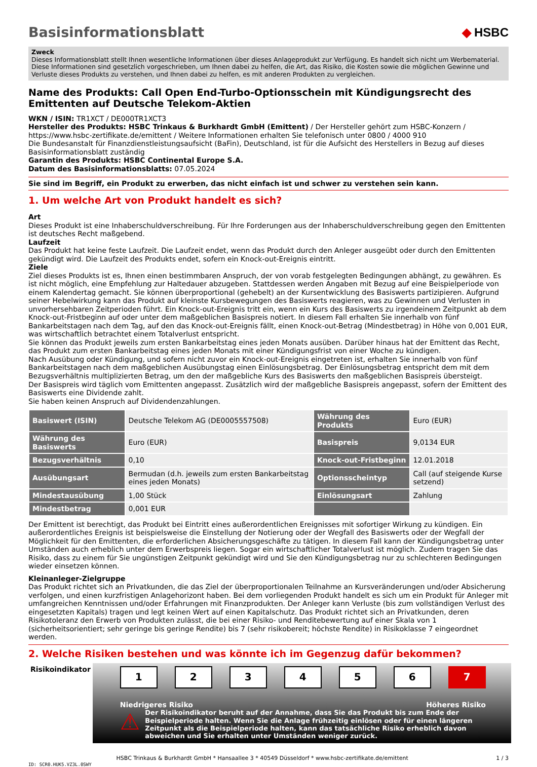Basisinformationsblatt ◆ HSBC
Zweck
Dieses Informationsblatt stellt Ihnen wesentliche Informationen über dieses Anlageprodukt zur Verfügung. Es handelt sich nicht um Werbematerial. Diese Informationen sind gesetzlich vorgeschrieben, um Ihnen dabei zu helfen, die Art, das Risiko, die Kosten sowie die möglichen Gewinne und Verluste dieses Produkts zu verstehen, und Ihnen dabei zu helfen, es mit anderen Produkten zu vergleichen.
Name des Produkts: Call Open End-Turbo-Optionsschein mit Kündigungsrecht des Emittenten auf Deutsche Telekom-Aktien
WKN / ISIN: TR1XCT / DE000TR1XCT3
Hersteller des Produkts: HSBC Trinkaus & Burkhardt GmbH (Emittent) / Der Hersteller gehört zum HSBC-Konzern / https://www.hsbc-zertifikate.de/emittent / Weitere Informationen erhalten Sie telefonisch unter 0800 / 4000 910
Die Bundesanstalt für Finanzdienstleistungsaufsicht (BaFin), Deutschland, ist für die Aufsicht des Herstellers in Bezug auf dieses Basisinformationsblatt zuständig
Garantin des Produkts: HSBC Continental Europe S.A.
Datum des Basisinformationsblatts: 07.05.2024
Sie sind im Begriff, ein Produkt zu erwerben, das nicht einfach ist und schwer zu verstehen sein kann.
1. Um welche Art von Produkt handelt es sich?
Art
Dieses Produkt ist eine Inhaberschuldverschreibung. Für Ihre Forderungen aus der Inhaberschuldverschreibung gegen den Emittenten ist deutsches Recht maßgebend.
Laufzeit
Das Produkt hat keine feste Laufzeit. Die Laufzeit endet, wenn das Produkt durch den Anleger ausgeübt oder durch den Emittenten gekündigt wird. Die Laufzeit des Produkts endet, sofern ein Knock-out-Ereignis eintritt.
Ziele
Ziel dieses Produkts ist es, Ihnen einen bestimmbaren Anspruch, der von vorab festgelegten Bedingungen abhängt, zu gewähren. Es ist nicht möglich, eine Empfehlung zur Haltedauer abzugeben. Stattdessen werden Angaben mit Bezug auf eine Beispielperiode von einem Kalendertag gemacht. Sie können überproportional (gehebelt) an der Kursentwicklung des Basiswerts partizipieren. Aufgrund seiner Hebelwirkung kann das Produkt auf kleinste Kursbewegungen des Basiswerts reagieren, was zu Gewinnen und Verlusten in unvorhersehbaren Zeitperioden führt. Ein Knock-out-Ereignis tritt ein, wenn ein Kurs des Basiswerts zu irgendeinem Zeitpunkt ab dem Knock-out-Fristbeginn auf oder unter dem maßgeblichen Basispreis notiert. In diesem Fall erhalten Sie innerhalb von fünf Bankarbeitstagen nach dem Tag, auf den das Knock-out-Ereignis fällt, einen Knock-out-Betrag (Mindestbetrag) in Höhe von 0,001 EUR, was wirtschaftlich betrachtet einem Totalverlust entspricht.
Sie können das Produkt jeweils zum ersten Bankarbeitstag eines jeden Monats ausüben. Darüber hinaus hat der Emittent das Recht, das Produkt zum ersten Bankarbeitstag eines jeden Monats mit einer Kündigungsfrist von einer Woche zu kündigen.
Nach Ausübung oder Kündigung, und sofern nicht zuvor ein Knock-out-Ereignis eingetreten ist, erhalten Sie innerhalb von fünf Bankarbeitstagen nach dem maßgeblichen Ausübungstag einen Einlösungsbetrag. Der Einlösungsbetrag entspricht dem mit dem Bezugsverhältnis multiplizierten Betrag, um den der maßgebliche Kurs des Basiswerts den maßgeblichen Basispreis übersteigt.
Der Basispreis wird täglich vom Emittenten angepasst. Zusätzlich wird der maßgebliche Basispreis angepasst, sofern der Emittent des Basiswerts eine Dividende zahlt.
Sie haben keinen Anspruch auf Dividendenzahlungen.
| Basiswert (ISIN) | Deutsche Telekom AG (DE0005557508) | Währung des Produkts | Euro (EUR) |
| Währung des Basiswerts | Euro (EUR) | Basispreis | 9,0134 EUR |
| Bezugsverhältnis | 0,10 | Knock-out-Fristbeginn | 12.01.2018 |
| Ausübungsart | Bermudan (d.h. jeweils zum ersten Bankarbeitstag eines jeden Monats) | Optionsscheintyp | Call (auf steigende Kurse setzend) |
| Mindestausübung | 1,00 Stück | Einlösungsart | Zahlung |
| Mindestbetrag | 0,001 EUR | | |
Der Emittent ist berechtigt, das Produkt bei Eintritt eines außerordentlichen Ereignisses mit sofortiger Wirkung zu kündigen. Ein außerordentliches Ereignis ist beispielsweise die Einstellung der Notierung oder der Wegfall des Basiswerts oder der Wegfall der Möglichkeit für den Emittenten, die erforderlichen Absicherungsgeschäfte zu tätigen. In diesem Fall kann der Kündigungsbetrag unter Umständen auch erheblich unter dem Erwerbspreis liegen. Sogar ein wirtschaftlicher Totalverlust ist möglich. Zudem tragen Sie das Risiko, dass zu einem für Sie ungünstigen Zeitpunkt gekündigt wird und Sie den Kündigungsbetrag nur zu schlechteren Bedingungen wieder einsetzen können.
Kleinanleger-Zielgruppe
Das Produkt richtet sich an Privatkunden, die das Ziel der überproportionalen Teilnahme an Kursveränderungen und/oder Absicherung verfolgen, und einen kurzfristigen Anlagehorizont haben. Bei dem vorliegenden Produkt handelt es sich um ein Produkt für Anleger mit umfangreichen Kenntnissen und/oder Erfahrungen mit Finanzprodukten. Der Anleger kann Verluste (bis zum vollständigen Verlust des eingesetzten Kapitals) tragen und legt keinen Wert auf einen Kapitalschutz. Das Produkt richtet sich an Privatkunden, deren Risikotoleranz den Erwerb von Produkten zulässt, die bei einer Risiko- und Renditebewertung auf einer Skala von 1 (sicherheitsorientiert; sehr geringe bis geringe Rendite) bis 7 (sehr risikobereit; höchste Rendite) in Risikoklasse 7 eingeordnet werden.
2. Welche Risiken bestehen und was könnte ich im Gegenzug dafür bekommen?
Risikoindikator
1 2 3 4 5 6 7
Niedrigeres Risiko Höheres Risiko
⚠
Der Risikoindikator beruht auf der Annahme, dass Sie das Produkt bis zum Ende der Beispielperiode halten. Wenn Sie die Anlage frühzeitig einlösen oder für einen längeren Zeitpunkt als die Beispielperiode halten, kann das tatsächliche Risiko erheblich davon abweichen und Sie erhalten unter Umständen weniger zurück.
HSBC Trinkaus & Burkhardt GmbH * Hansaallee 3 * 40549 Düsseldorf * www.hsbc-zertifikate.de/emittent 1 / 3
ID: SCR0.HUK5.VZ3L.0SWY